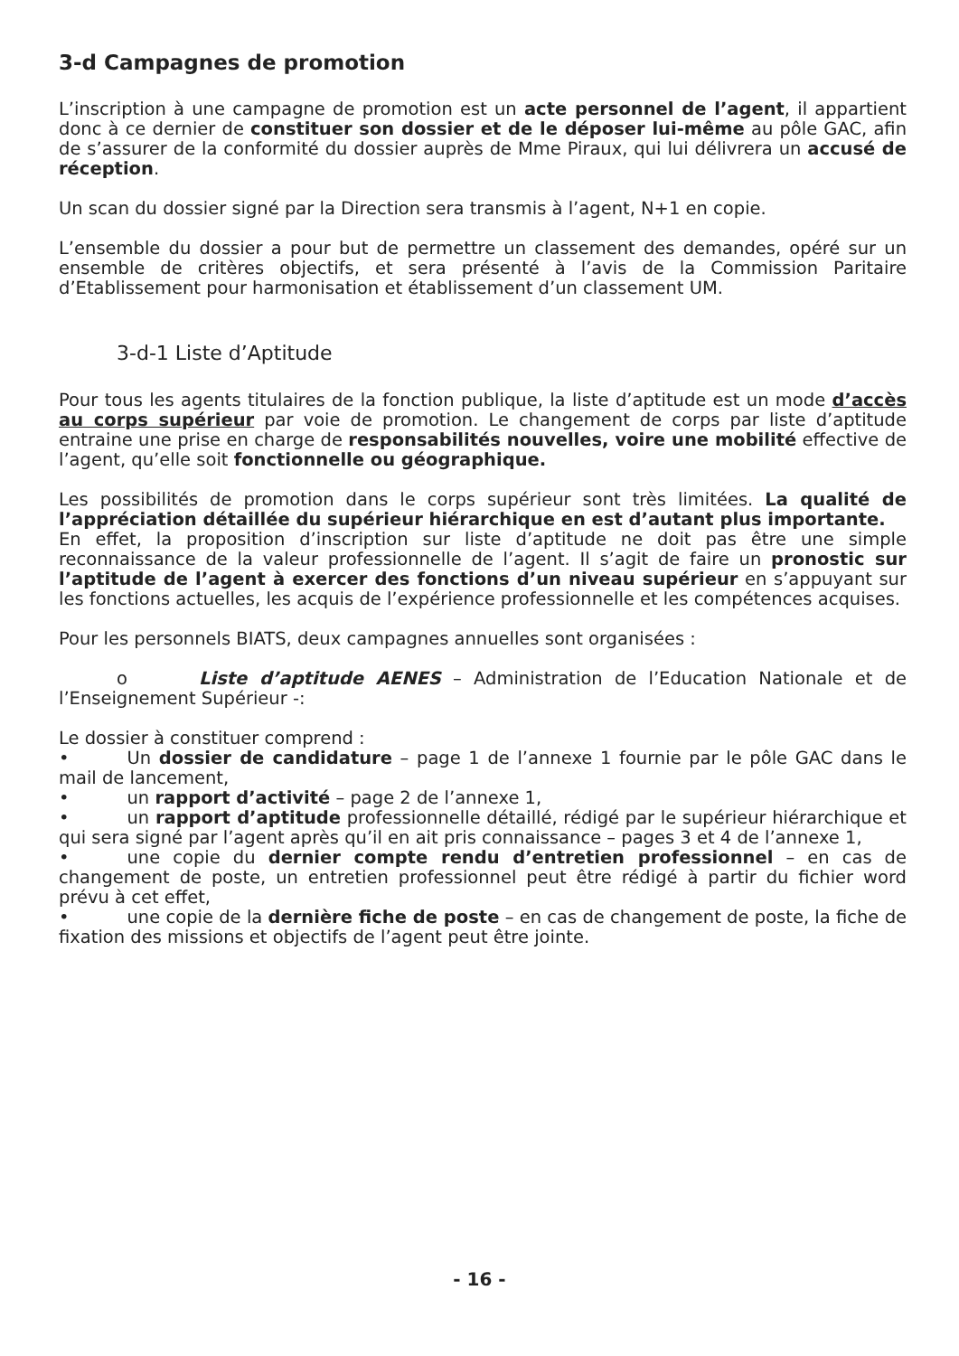3-d Campagnes de promotion
L’inscription à une campagne de promotion est un acte personnel de l’agent, il appartient donc à ce dernier de constituer son dossier et de le déposer lui-même au pôle GAC, afin de s’assurer de la conformité du dossier auprès de Mme Piraux, qui lui délivrera un accusé de réception.
Un scan du dossier signé par la Direction sera transmis à l’agent, N+1 en copie.
L’ensemble du dossier a pour but de permettre un classement des demandes, opéré sur un ensemble de critères objectifs, et sera présenté à l’avis de la Commission Paritaire d’Etablissement pour harmonisation et établissement d’un classement UM.
3-d-1 Liste d’Aptitude
Pour tous les agents titulaires de la fonction publique, la liste d’aptitude est un mode d’accès au corps supérieur par voie de promotion. Le changement de corps par liste d’aptitude entraine une prise en charge de responsabilités nouvelles, voire une mobilité effective de l’agent, qu’elle soit fonctionnelle ou géographique.
Les possibilités de promotion dans le corps supérieur sont très limitées. La qualité de l’appréciation détaillée du supérieur hiérarchique en est d’autant plus importante.
En effet, la proposition d’inscription sur liste d’aptitude ne doit pas être une simple reconnaissance de la valeur professionnelle de l’agent. Il s’agit de faire un pronostic sur l’aptitude de l’agent à exercer des fonctions d’un niveau supérieur en s’appuyant sur les fonctions actuelles, les acquis de l’expérience professionnelle et les compétences acquises.
Pour les personnels BIATS, deux campagnes annuelles sont organisées :
o Liste d’aptitude AENES – Administration de l’Education Nationale et de l’Enseignement Supérieur -:
Le dossier à constituer comprend :
• Un dossier de candidature – page 1 de l’annexe 1 fournie par le pôle GAC dans le mail de lancement,
• un rapport d’activité – page 2 de l’annexe 1,
• un rapport d’aptitude professionnelle détaillé, rédigé par le supérieur hiérarchique et qui sera signé par l’agent après qu’il en ait pris connaissance – pages 3 et 4 de l’annexe 1,
• une copie du dernier compte rendu d’entretien professionnel – en cas de changement de poste, un entretien professionnel peut être rédigé à partir du fichier word prévu à cet effet,
• une copie de la dernière fiche de poste – en cas de changement de poste, la fiche de fixation des missions et objectifs de l’agent peut être jointe.
- 16 -